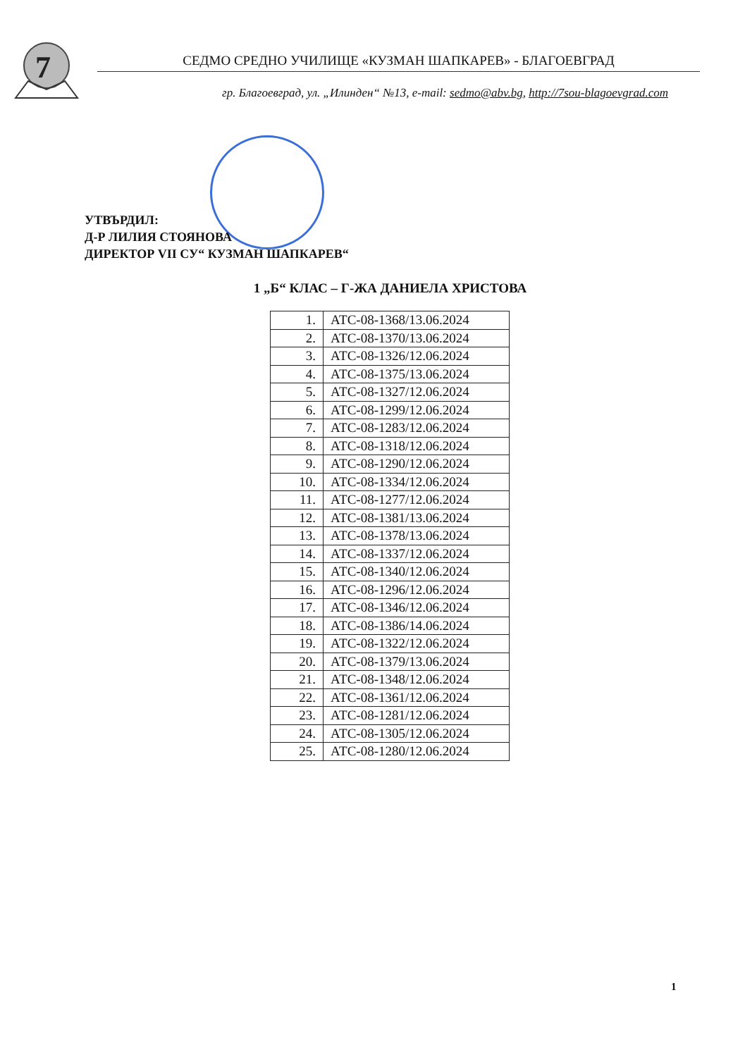7
СЕДМО СРЕДНО УЧИЛИЩЕ «КУЗМАН ШАПКАРЕВ» - БЛАГОЕВГРАД
гр. Благоевград, ул. „Илинден“ №13, e-mail: sedmo@abv.bg, http://7sou-blagoevgrad.com
УТВЪРДИЛ:
Д-Р ЛИЛИЯ СТОЯНОВА
ДИРЕКТОР VII СУ“ КУЗМАН ШАПКАРЕВ“
1 „Б“ КЛАС – Г-ЖА ДАНИЕЛА ХРИСТОВА
| 1. | АТС-08-1368/13.06.2024 |
| 2. | АТС-08-1370/13.06.2024 |
| 3. | АТС-08-1326/12.06.2024 |
| 4. | АТС-08-1375/13.06.2024 |
| 5. | АТС-08-1327/12.06.2024 |
| 6. | АТС-08-1299/12.06.2024 |
| 7. | АТС-08-1283/12.06.2024 |
| 8. | АТС-08-1318/12.06.2024 |
| 9. | АТС-08-1290/12.06.2024 |
| 10. | АТС-08-1334/12.06.2024 |
| 11. | АТС-08-1277/12.06.2024 |
| 12. | АТС-08-1381/13.06.2024 |
| 13. | АТС-08-1378/13.06.2024 |
| 14. | АТС-08-1337/12.06.2024 |
| 15. | АТС-08-1340/12.06.2024 |
| 16. | АТС-08-1296/12.06.2024 |
| 17. | АТС-08-1346/12.06.2024 |
| 18. | АТС-08-1386/14.06.2024 |
| 19. | АТС-08-1322/12.06.2024 |
| 20. | АТС-08-1379/13.06.2024 |
| 21. | АТС-08-1348/12.06.2024 |
| 22. | АТС-08-1361/12.06.2024 |
| 23. | АТС-08-1281/12.06.2024 |
| 24. | АТС-08-1305/12.06.2024 |
| 25. | АТС-08-1280/12.06.2024 |
1